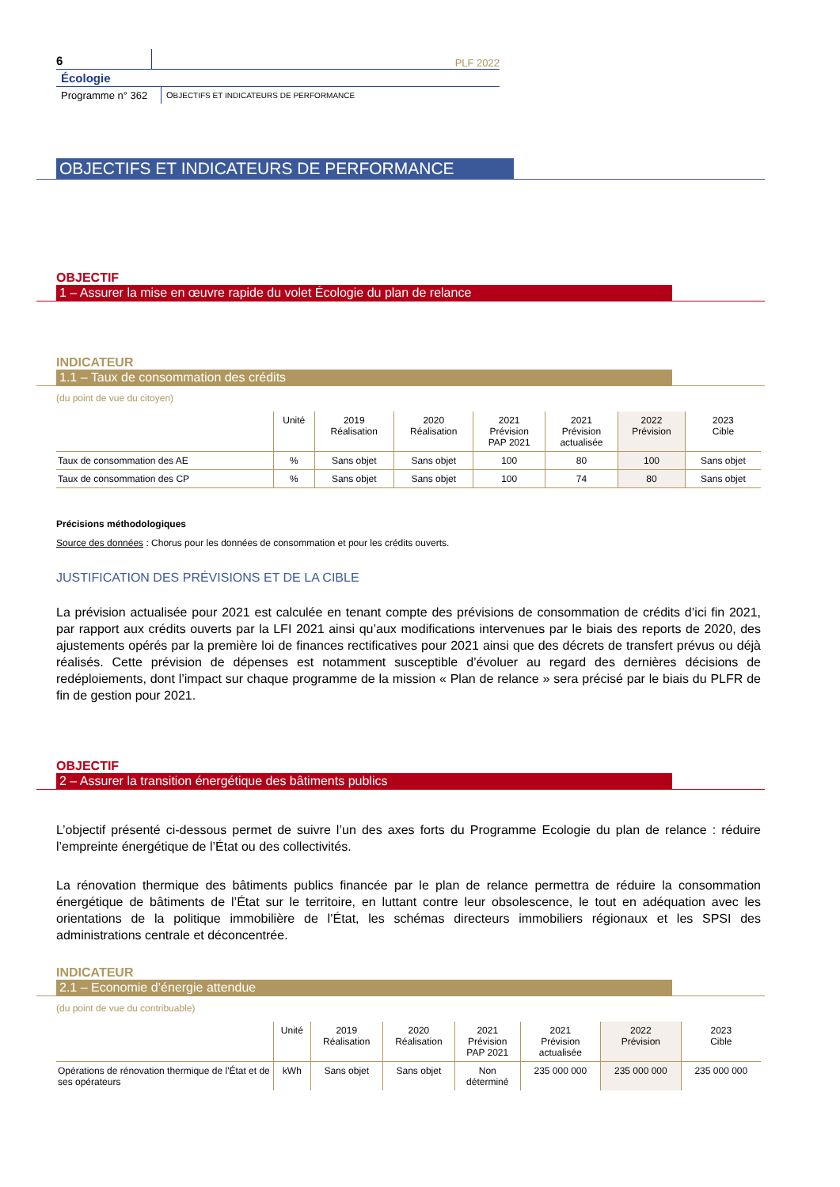6
PLF 2022
Écologie
Programme n° 362
OBJECTIFS ET INDICATEURS DE PERFORMANCE
OBJECTIFS ET INDICATEURS DE PERFORMANCE
OBJECTIF
1 – Assurer la mise en œuvre rapide du volet Écologie du plan de relance
INDICATEUR
1.1 – Taux de consommation des crédits
(du point de vue du citoyen)
| | Unité | 2019 Réalisation | 2020 Réalisation | 2021 Prévision PAP 2021 | 2021 Prévision actualisée | 2022 Prévision | 2023 Cible |
| --- | --- | --- | --- | --- | --- | --- | --- |
| Taux de consommation des AE | % | Sans objet | Sans objet | 100 | 80 | 100 | Sans objet |
| Taux de consommation des CP | % | Sans objet | Sans objet | 100 | 74 | 80 | Sans objet |
Précisions méthodologiques
Source des données : Chorus pour les données de consommation et pour les crédits ouverts.
JUSTIFICATION DES PRÉVISIONS ET DE LA CIBLE
La prévision actualisée pour 2021 est calculée en tenant compte des prévisions de consommation de crédits d’ici fin 2021, par rapport aux crédits ouverts par la LFI 2021 ainsi qu’aux modifications intervenues par le biais des reports de 2020, des ajustements opérés par la première loi de finances rectificatives pour 2021 ainsi que des décrets de transfert prévus ou déjà réalisés. Cette prévision de dépenses est notamment susceptible d’évoluer au regard des dernières décisions de redéploiements, dont l’impact sur chaque programme de la mission « Plan de relance » sera précisé par le biais du PLFR de fin de gestion pour 2021.
OBJECTIF
2 – Assurer la transition énergétique des bâtiments publics
L’objectif présenté ci-dessous permet de suivre l’un des axes forts du Programme Ecologie du plan de relance : réduire l’empreinte énergétique de l’État ou des collectivités.
La rénovation thermique des bâtiments publics financée par le plan de relance permettra de réduire la consommation énergétique de bâtiments de l’État sur le territoire, en luttant contre leur obsolescence, le tout en adéquation avec les orientations de la politique immobilière de l’État, les schémas directeurs immobiliers régionaux et les SPSI des administrations centrale et déconcentrée.
INDICATEUR
2.1 – Economie d’énergie attendue
(du point de vue du contribuable)
| | Unité | 2019 Réalisation | 2020 Réalisation | 2021 Prévision PAP 2021 | 2021 Prévision actualisée | 2022 Prévision | 2023 Cible |
| --- | --- | --- | --- | --- | --- | --- | --- |
| Opérations de rénovation thermique de l'État et de ses opérateurs | kWh | Sans objet | Sans objet | Non déterminé | 235 000 000 | 235 000 000 | 235 000 000 |